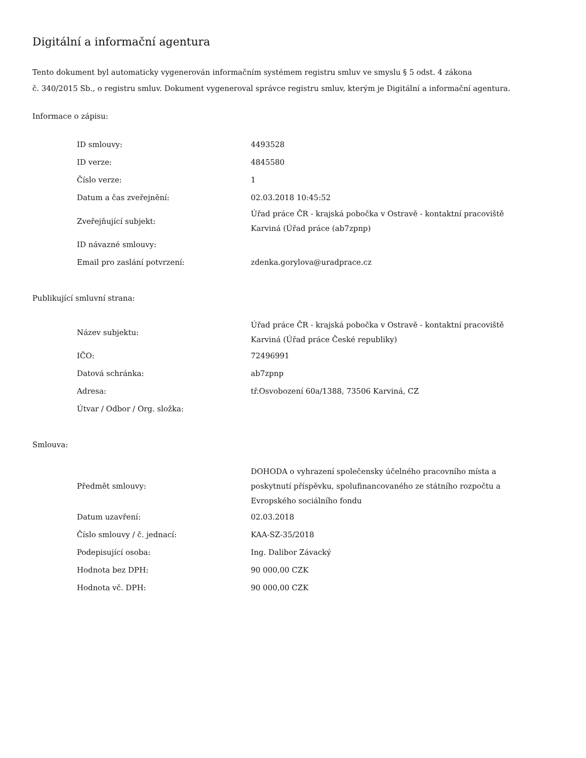Digitální a informační agentura
Tento dokument byl automaticky vygenerován informačním systémem registru smluv ve smyslu § 5 odst. 4 zákona
č. 340/2015 Sb., o registru smluv. Dokument vygeneroval správce registru smluv, kterým je Digitální a informační agentura.
Informace o zápisu:
| ID smlouvy: | 4493528 |
| ID verze: | 4845580 |
| Číslo verze: | 1 |
| Datum a čas zveřejnění: | 02.03.2018 10:45:52 |
| Zveřejňující subjekt: | Úřad práce ČR - krajská pobočka v Ostravě - kontaktní pracoviště Karviná (Úřad práce (ab7zpnp) |
| ID návazné smlouvy: | |
| Email pro zaslání potvrzení: | zdenka.gorylova@uradprace.cz |
Publikující smluvní strana:
| Název subjektu: | Úřad práce ČR - krajská pobočka v Ostravě - kontaktní pracoviště Karviná (Úřad práce České republiky) |
| IČO: | 72496991 |
| Datová schránka: | ab7zpnp |
| Adresa: | tř.Osvobození 60a/1388, 73506 Karviná, CZ |
| Útvar / Odbor / Org. složka: | |
Smlouva:
| Předmět smlouvy: | DOHODA o vyhrazení společensky účelného pracovního místa a poskytnutí příspěvku, spolufinancovaného ze státního rozpočtu a Evropského sociálního fondu |
| Datum uzavření: | 02.03.2018 |
| Číslo smlouvy / č. jednací: | KAA-SZ-35/2018 |
| Podepisující osoba: | Ing. Dalibor Závacký |
| Hodnota bez DPH: | 90 000,00 CZK |
| Hodnota vč. DPH: | 90 000,00 CZK |